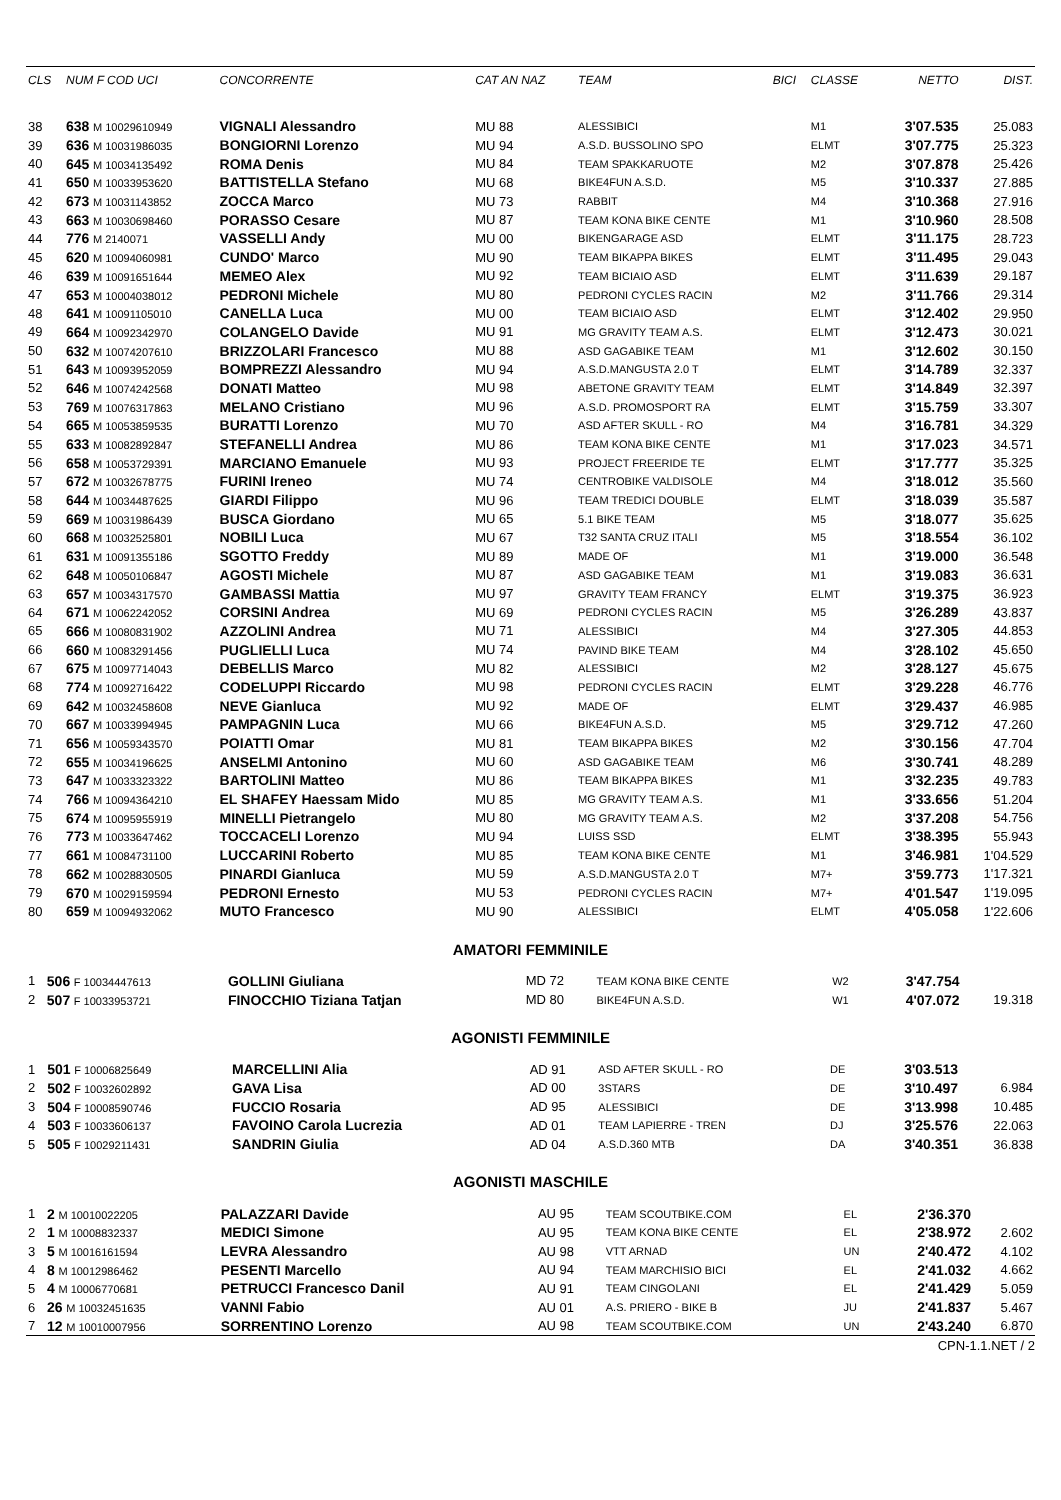| CLS | NUM F COD UCI | CONCORRENTE | CAT AN NAZ | TEAM | BICI | CLASSE | NETTO | DIST. |
| --- | --- | --- | --- | --- | --- | --- | --- | --- |
| 38 | 638 M 10029610949 | VIGNALI Alessandro | MU 88 | ALESSIBICI | | M1 | 3'07.535 | 25.083 |
| 39 | 636 M 10031986035 | BONGIORNI Lorenzo | MU 94 | A.S.D. BUSSOLINO SPO | | ELMT | 3'07.775 | 25.323 |
| 40 | 645 M 10034135492 | ROMA Denis | MU 84 | TEAM SPAKKARUOTE | | M2 | 3'07.878 | 25.426 |
| 41 | 650 M 10033953620 | BATTISTELLA Stefano | MU 68 | BIKE4FUN A.S.D. | | M5 | 3'10.337 | 27.885 |
| 42 | 673 M 10031143852 | ZOCCA Marco | MU 73 | RABBIT | | M4 | 3'10.368 | 27.916 |
| 43 | 663 M 10030698460 | PORASSO Cesare | MU 87 | TEAM KONA BIKE CENTE | | M1 | 3'10.960 | 28.508 |
| 44 | 776 M 2140071 | VASSELLI Andy | MU 00 | BIKENGARAGE ASD | | ELMT | 3'11.175 | 28.723 |
| 45 | 620 M 10094060981 | CUNDO' Marco | MU 90 | TEAM BIKAPPA BIKES | | ELMT | 3'11.495 | 29.043 |
| 46 | 639 M 10091651644 | MEMEO Alex | MU 92 | TEAM BICIAIO ASD | | ELMT | 3'11.639 | 29.187 |
| 47 | 653 M 10004038012 | PEDRONI Michele | MU 80 | PEDRONI CYCLES RACIN | | M2 | 3'11.766 | 29.314 |
| 48 | 641 M 10091105010 | CANELLA Luca | MU 00 | TEAM BICIAIO ASD | | ELMT | 3'12.402 | 29.950 |
| 49 | 664 M 10092342970 | COLANGELO Davide | MU 91 | MG GRAVITY TEAM A.S. | | ELMT | 3'12.473 | 30.021 |
| 50 | 632 M 10074207610 | BRIZZOLARI Francesco | MU 88 | ASD GAGABIKE TEAM | | M1 | 3'12.602 | 30.150 |
| 51 | 643 M 10093952059 | BOMPREZZI Alessandro | MU 94 | A.S.D.MANGUSTA 2.0 T | | ELMT | 3'14.789 | 32.337 |
| 52 | 646 M 10074242568 | DONATI Matteo | MU 98 | ABETONE GRAVITY TEAM | | ELMT | 3'14.849 | 32.397 |
| 53 | 769 M 10076317863 | MELANO Cristiano | MU 96 | A.S.D. PROMOSPORT RA | | ELMT | 3'15.759 | 33.307 |
| 54 | 665 M 10053859535 | BURATTI Lorenzo | MU 70 | ASD AFTER SKULL - RO | | M4 | 3'16.781 | 34.329 |
| 55 | 633 M 10082892847 | STEFANELLI Andrea | MU 86 | TEAM KONA BIKE CENTE | | M1 | 3'17.023 | 34.571 |
| 56 | 658 M 10053729391 | MARCIANO Emanuele | MU 93 | PROJECT FREERIDE TE | | ELMT | 3'17.777 | 35.325 |
| 57 | 672 M 10032678775 | FURINI Ireneo | MU 74 | CENTROBIKE VALDISOLE | | M4 | 3'18.012 | 35.560 |
| 58 | 644 M 10034487625 | GIARDI Filippo | MU 96 | TEAM TREDICI DOUBLE | | ELMT | 3'18.039 | 35.587 |
| 59 | 669 M 10031986439 | BUSCA Giordano | MU 65 | 5.1 BIKE TEAM | | M5 | 3'18.077 | 35.625 |
| 60 | 668 M 10032525801 | NOBILI Luca | MU 67 | T32 SANTA CRUZ ITALI | | M5 | 3'18.554 | 36.102 |
| 61 | 631 M 10091355186 | SGOTTO Freddy | MU 89 | MADE OF | | M1 | 3'19.000 | 36.548 |
| 62 | 648 M 10050106847 | AGOSTI Michele | MU 87 | ASD GAGABIKE TEAM | | M1 | 3'19.083 | 36.631 |
| 63 | 657 M 10034317570 | GAMBASSI Mattia | MU 97 | GRAVITY TEAM FRANCY | | ELMT | 3'19.375 | 36.923 |
| 64 | 671 M 10062242052 | CORSINI Andrea | MU 69 | PEDRONI CYCLES RACIN | | M5 | 3'26.289 | 43.837 |
| 65 | 666 M 10080831902 | AZZOLINI Andrea | MU 71 | ALESSIBICI | | M4 | 3'27.305 | 44.853 |
| 66 | 660 M 10083291456 | PUGLIELLI Luca | MU 74 | PAVIND BIKE TEAM | | M4 | 3'28.102 | 45.650 |
| 67 | 675 M 10097714043 | DEBELLIS Marco | MU 82 | ALESSIBICI | | M2 | 3'28.127 | 45.675 |
| 68 | 774 M 10092716422 | CODELUPPI Riccardo | MU 98 | PEDRONI CYCLES RACIN | | ELMT | 3'29.228 | 46.776 |
| 69 | 642 M 10032458608 | NEVE Gianluca | MU 92 | MADE OF | | ELMT | 3'29.437 | 46.985 |
| 70 | 667 M 10033994945 | PAMPAGNIN Luca | MU 66 | BIKE4FUN A.S.D. | | M5 | 3'29.712 | 47.260 |
| 71 | 656 M 10059343570 | POIATTI Omar | MU 81 | TEAM BIKAPPA BIKES | | M2 | 3'30.156 | 47.704 |
| 72 | 655 M 10034196625 | ANSELMI Antonino | MU 60 | ASD GAGABIKE TEAM | | M6 | 3'30.741 | 48.289 |
| 73 | 647 M 10033323322 | BARTOLINI Matteo | MU 86 | TEAM BIKAPPA BIKES | | M1 | 3'32.235 | 49.783 |
| 74 | 766 M 10094364210 | EL SHAFEY Haessam Mido | MU 85 | MG GRAVITY TEAM A.S. | | M1 | 3'33.656 | 51.204 |
| 75 | 674 M 10095955919 | MINELLI Pietrangelo | MU 80 | MG GRAVITY TEAM A.S. | | M2 | 3'37.208 | 54.756 |
| 76 | 773 M 10033647462 | TOCCACELI Lorenzo | MU 94 | LUISS SSD | | ELMT | 3'38.395 | 55.943 |
| 77 | 661 M 10084731100 | LUCCARINI Roberto | MU 85 | TEAM KONA BIKE CENTE | | M1 | 3'46.981 | 1'04.529 |
| 78 | 662 M 10028830505 | PINARDI Gianluca | MU 59 | A.S.D.MANGUSTA 2.0 T | | M7+ | 3'59.773 | 1'17.321 |
| 79 | 670 M 10029159594 | PEDRONI Ernesto | MU 53 | PEDRONI CYCLES RACIN | | M7+ | 4'01.547 | 1'19.095 |
| 80 | 659 M 10094932062 | MUTO Francesco | MU 90 | ALESSIBICI | | ELMT | 4'05.058 | 1'22.606 |
AMATORI FEMMINILE
| 1 | 506 F 10034447613 | GOLLINI Giuliana | MD 72 | TEAM KONA BIKE CENTE | | W2 | 3'47.754 | |
| 2 | 507 F 10033953721 | FINOCCHIO Tiziana Tatjan | MD 80 | BIKE4FUN A.S.D. | | W1 | 4'07.072 | 19.318 |
AGONISTI FEMMINILE
| 1 | 501 F 10006825649 | MARCELLINI Alia | AD 91 | ASD AFTER SKULL - RO | | DE | 3'03.513 | |
| 2 | 502 F 10032602892 | GAVA Lisa | AD 00 | 3STARS | | DE | 3'10.497 | 6.984 |
| 3 | 504 F 10008590746 | FUCCIO Rosaria | AD 95 | ALESSIBICI | | DE | 3'13.998 | 10.485 |
| 4 | 503 F 10033606137 | FAVOINO Carola Lucrezia | AD 01 | TEAM LAPIERRE - TREN | | DJ | 3'25.576 | 22.063 |
| 5 | 505 F 10029211431 | SANDRIN Giulia | AD 04 | A.S.D.360 MTB | | DA | 3'40.351 | 36.838 |
AGONISTI MASCHILE
| 1 | 2 M 10010022205 | PALAZZARI Davide | AU 95 | TEAM SCOUTBIKE.COM | | EL | 2'36.370 | |
| 2 | 1 M 10008832337 | MEDICI Simone | AU 95 | TEAM KONA BIKE CENTE | | EL | 2'38.972 | 2.602 |
| 3 | 5 M 10016161594 | LEVRA Alessandro | AU 98 | VTT ARNAD | | UN | 2'40.472 | 4.102 |
| 4 | 8 M 10012986462 | PESENTI Marcello | AU 94 | TEAM MARCHISIO BICI | | EL | 2'41.032 | 4.662 |
| 5 | 4 M 10006770681 | PETRUCCI Francesco Danil | AU 91 | TEAM CINGOLANI | | EL | 2'41.429 | 5.059 |
| 6 | 26 M 10032451635 | VANNI Fabio | AU 01 | A.S. PRIERO - BIKE B | | JU | 2'41.837 | 5.467 |
| 7 | 12 M 10010007956 | SORRENTINO Lorenzo | AU 98 | TEAM SCOUTBIKE.COM | | UN | 2'43.240 | 6.870 |
CPN-1.1.NET / 2